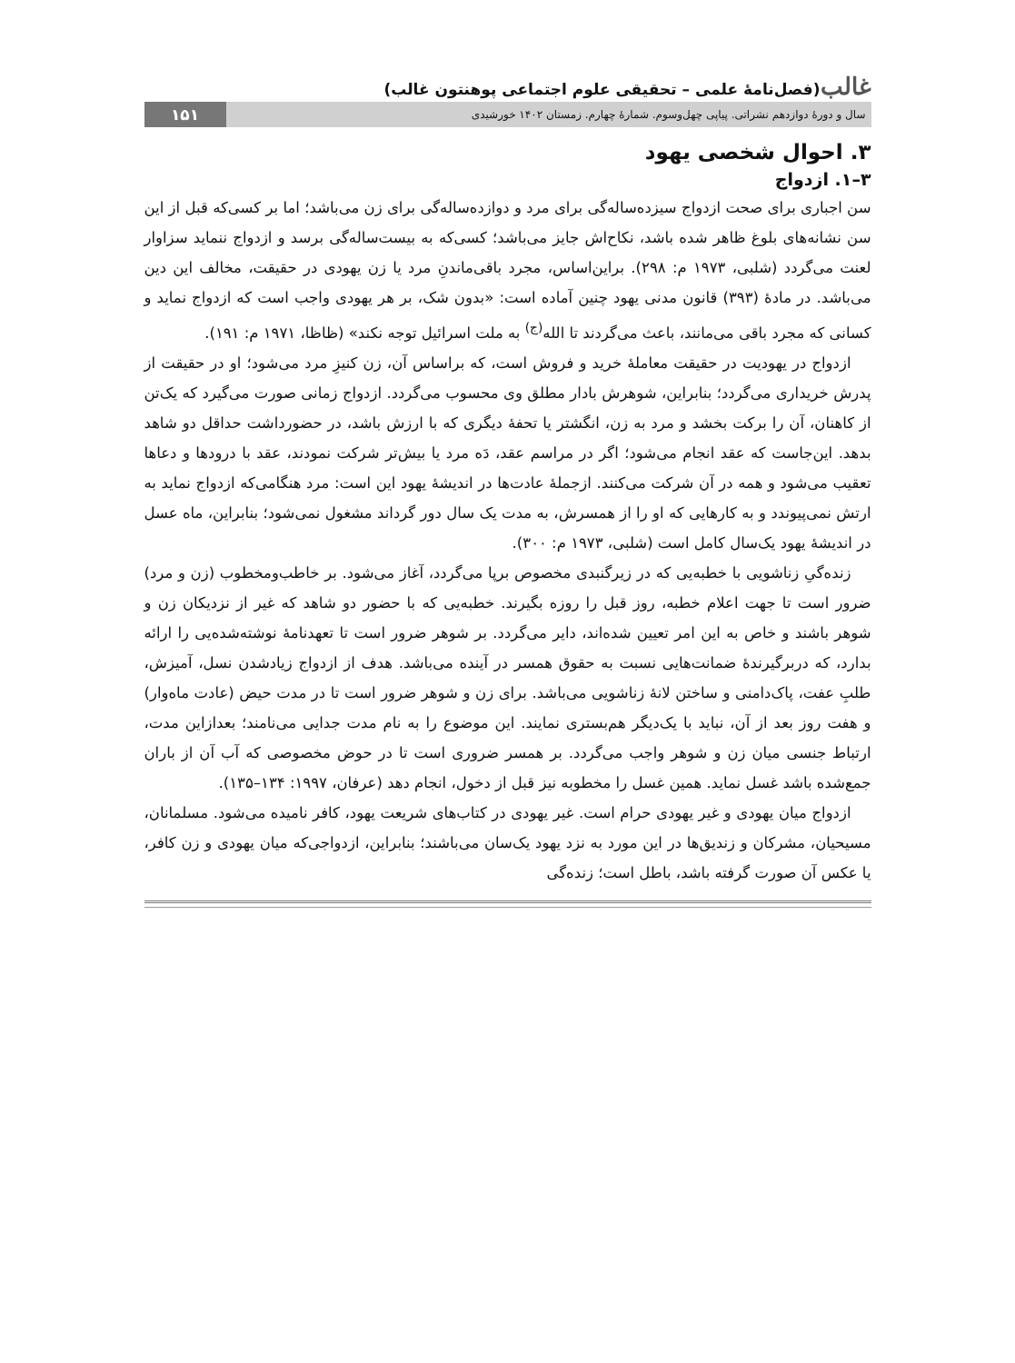غالب(فصل‌نامۀ علمی – تحقیقی علوم اجتماعی پوهنتون غالب)
سال و دورۀ دوازدهم نشراتی. پیاپی چهل‌وسوم. شمارۀ چهارم. زمستان ۱۴۰۲ خورشیدی
۱۵۱
۳. احوال شخصی یهود
۳–۱. ازدواج
سن اجباری برای صحت ازدواج سیزده‌ساله‌گی برای مرد و دوازده‌ساله‌گی برای زن می‌باشد؛ اما بر کسی‌که قبل از این سن نشانه‌های بلوغ ظاهر شده باشد، نکاح‌اش جایز می‌باشد؛ کسی‌که به بیست‌ساله‌گی برسد و ازدواج ننماید سزاوار لعنت می‌گردد (شلبی، ۱۹۷۳ م: ۲۹۸). براین‌اساس، مجرد باقی‌ماندنِ مرد یا زن یهودی در حقیقت، مخالف این دین می‌باشد. در مادۀ (۳۹۳) قانون مدنی یهود چنین آماده است: «بدون شک، بر هر یهودی واجب است که ازدواج نماید و کسانی که مجرد باقی می‌مانند، باعث می‌گردند تا الله<sup>(ج)</sup> به ملت اسرائیل توجه نکند» (ظاظا، ۱۹۷۱ م: ۱۹۱).
ازدواج در یهودیت در حقیقت معاملۀ خرید و فروش است، که براساس آن، زن کنیزِ مرد می‌شود؛ او در حقیقت از پدرش خریداری می‌گردد؛ بنابراین، شوهرش بادار مطلق وی محسوب می‌گردد. ازدواج زمانی صورت می‌گیرد که یک‌تن از کاهنان، آن را برکت بخشد و مرد به زن، انگشتر یا تحفۀ دیگری که با ارزش باشد، در حضورداشت حداقل دو شاهد بدهد. این‌جاست که عقد انجام می‌شود؛ اگر در مراسم عقد، دَه مرد یا بیش‌تر شرکت نمودند، عقد با درودها و دعاها تعقیب می‌شود و همه در آن شرکت می‌کنند. ازجملۀ عادت‌ها در اندیشۀ یهود این است: مرد هنگامی‌که ازدواج نماید به ارتش نمی‌پیوندد و به کارهایی که او را از همسرش، به مدت یک سال دور گرداند مشغول نمی‌شود؛ بنابراین، ماه عسل در اندیشۀ یهود یک‌سال کامل است (شلبی، ۱۹۷۳ م: ۳۰۰).
زنده‌گیِ زناشویی با خطبه‌یی که در زیرگنبدی مخصوص برپا می‌گردد، آغاز می‌شود. بر خاطب‌ومخطوب (زن و مرد) ضرور است تا جهت اعلام خطبه، روز قبل را روزه بگیرند. خطبه‌یی که با حضور دو شاهد که غیر از نزدیکان زن و شوهر باشند و خاص به این امر تعیین شده‌اند، دایر می‌گردد. بر شوهر ضرور است تا تعهدنامۀ نوشته‌شده‌یی را ارائه بدارد، که دربرگیرندۀ ضمانت‌هایی نسبت به حقوق همسر در آینده می‌باشد. هدف از ازدواج زیادشدن نسل، آمیزش، طلبِ عفت، پاک‌دامنی و ساختن لانۀ زناشویی می‌باشد. برای زن و شوهر ضرور است تا در مدت حیض (عادت ماه‌وار) و هفت روز بعد از آن، نباید با یک‌دیگر هم‌بستری نمایند. این موضوع را به نام مدت جدایی می‌نامند؛ بعدازاین مدت، ارتباط جنسی میان زن و شوهر واجب می‌گردد. بر همسر ضروری است تا در حوض مخصوصی که آب آن از باران جمع‌شده باشد غسل نماید. همین غسل را مخطوبه نیز قبل از دخول، انجام دهد (عرفان، ۱۹۹۷: ۱۳۴–۱۳۵).
ازدواج میان یهودی و غیر یهودی حرام است. غیر یهودی در کتاب‌های شریعت یهود، کافر نامیده می‌شود. مسلمانان، مسیحیان، مشرکان و زندیق‌ها در این مورد به نزد یهود یک‌سان می‌باشند؛ بنابراین، ازدواجی‌که میان یهودی و زن کافر، یا عکس آن صورت گرفته باشد، باطل است؛ زنده‌گی